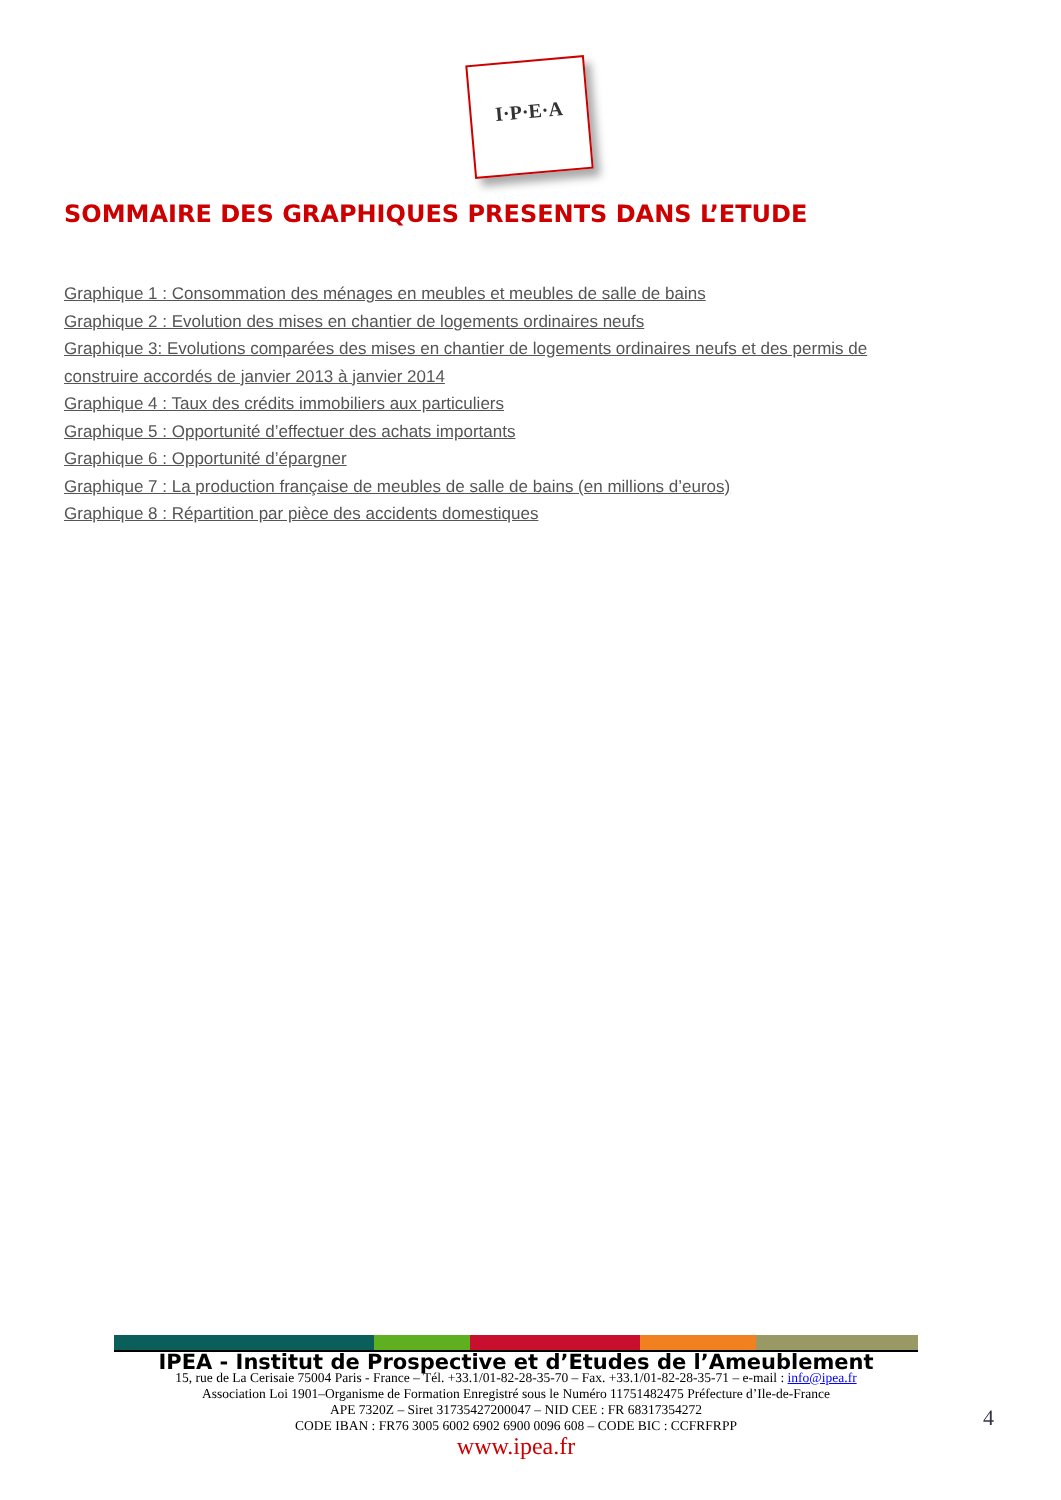I·P·E·A
SOMMAIRE DES GRAPHIQUES PRESENTS DANS L’ETUDE
Graphique 1 : Consommation des ménages en meubles et meubles de salle de bains
Graphique 2 : Evolution des mises en chantier de logements ordinaires neufs
Graphique 3: Evolutions comparées des mises en chantier de logements ordinaires neufs et des permis de construire accordés de janvier 2013 à janvier 2014
Graphique 4 : Taux des crédits immobiliers aux particuliers
Graphique 5 : Opportunité d’effectuer des achats importants
Graphique 6 : Opportunité d’épargner
Graphique 7 : La production française de meubles de salle de bains (en millions d’euros)
Graphique 8 : Répartition par pièce des accidents domestiques
IPEA - Institut de Prospective et d’Etudes de l’Ameublement
15, rue de La Cerisaie 75004 Paris - France – Tél. +33.1/01-82-28-35-70 – Fax. +33.1/01-82-28-35-71 – e-mail : info@ipea.fr
Association Loi 1901–Organisme de Formation Enregistré sous le Numéro 11751482475 Préfecture d’Ile-de-France
APE 7320Z – Siret 31735427200047 – NID CEE : FR 68317354272
CODE IBAN : FR76 3005 6002 6902 6900 0096 608 – CODE BIC : CCFRFRPP
www.ipea.fr
4